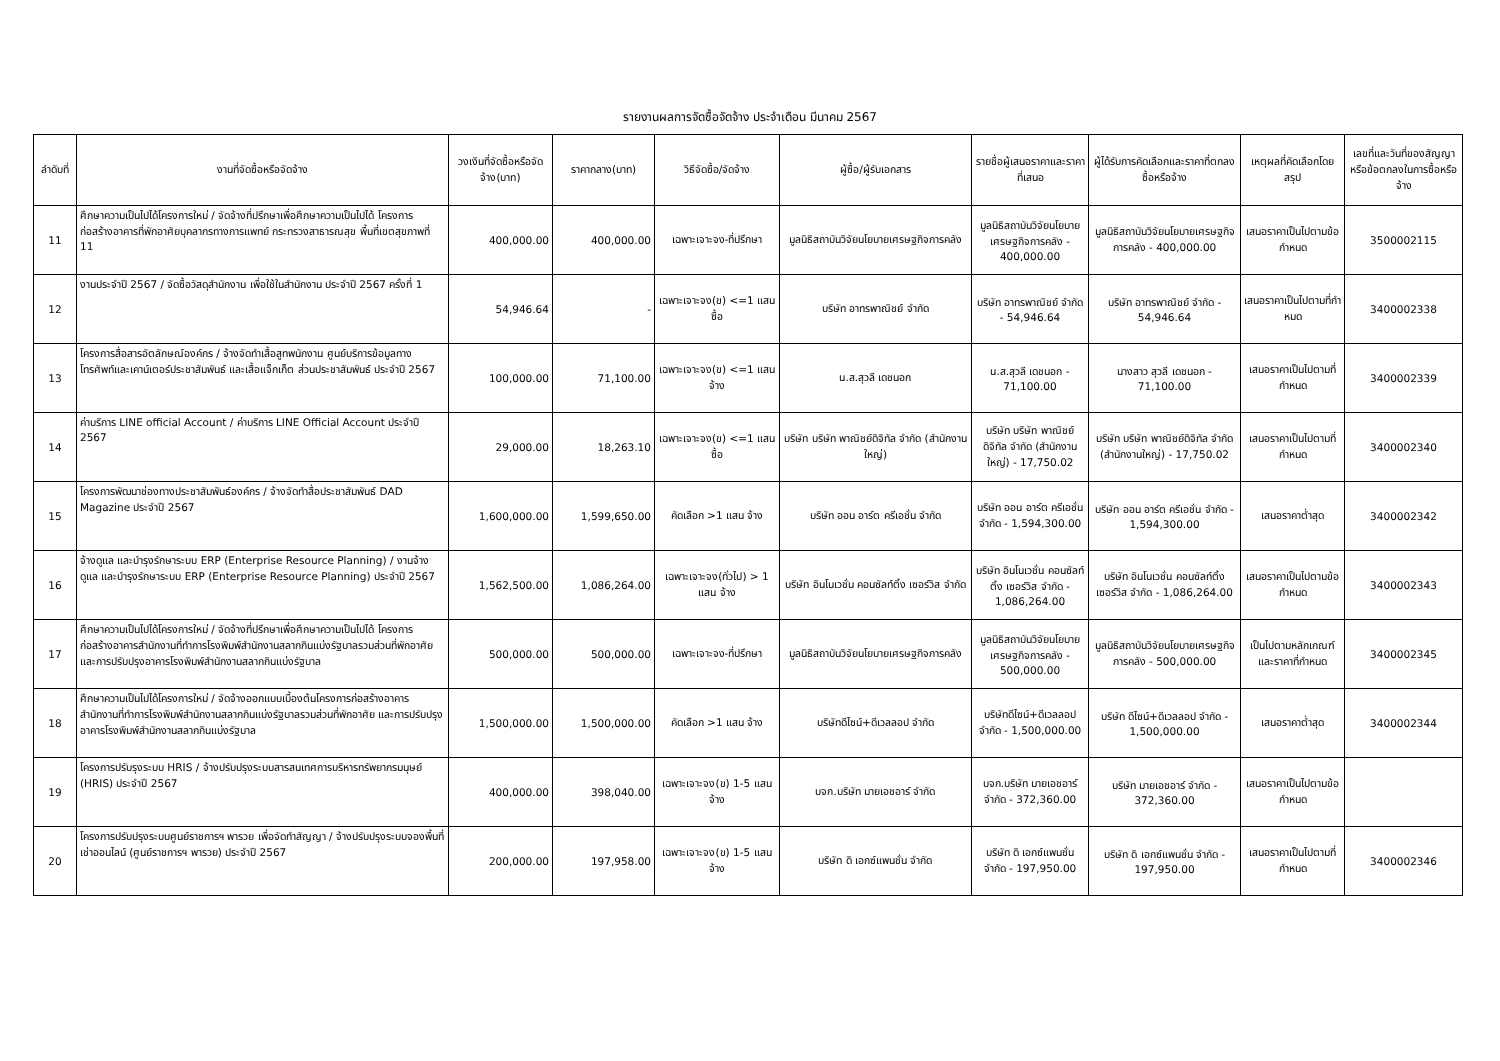รายงานผลการจัดซื้อจัดจ้าง ประจำเดือน มีนาคม 2567
| ลำดับที่ | งานที่จัดซื้อหรือจัดจ้าง | วงเงินที่จัดซื้อหรือจัดจ้าง(บาท) | ราคากลาง(บาท) | วิธีจัดซื้อ/จัดจ้าง | ผู้ซื้อ/ผู้รับเอกสาร | รายชื่อผู้เสนอราคาและราคาที่เสนอ | ผู้ได้รับการคัดเลือกและราคาที่ตกลงซื้อหรือจ้าง | เหตุผลที่คัดเลือกโดยสรุป | เลขที่และวันที่ของสัญญาหรือข้อตกลงในการซื้อหรือจ้าง |
| --- | --- | --- | --- | --- | --- | --- | --- | --- | --- |
| 11 | ศึกษาความเป็นไปได้โครงการใหม่ / จัดจ้างที่ปรึกษาเพื่อศึกษาความเป็นไปได้ โครงการก่อสร้างอาคารที่พักอาศัยบุคลากรทางการแพทย์ กระทรวงสาธารณสุข พื้นที่เขตสุขภาพที่ 11 | 400,000.00 | 400,000.00 | เฉพาะเจาะจง-ที่ปรึกษา | มูลนิธิสถาบันวิจัยนโยบายเศรษฐกิจการคลัง | มูลนิธิสถาบันวิจัยนโยบายเศรษฐกิจการคลัง - 400,000.00 | มูลนิธิสถาบันวิจัยนโยบายเศรษฐกิจการคลัง - 400,000.00 | เสนอราคาเป็นไปตามข้อกำหนด | 3500002115 |
| 12 | งานประจำปี 2567 / จัดซื้อวัสดุสำนักงาน เพื่อใช้ในสำนักงาน ประจำปี 2567 ครั้งที่ 1 | 54,946.64 | - | เฉพาะเจาะจง(ข) <=1 แสน ซื้อ | บริษัท อาทรพาณิชย์ จำกัด | บริษัท อาทรพาณิชย์ จำกัด - 54,946.64 | บริษัท อาทรพาณิชย์ จำกัด - 54,946.64 | เสนอราคาเป็นไปตามที่กำหมด | 3400002338 |
| 13 | โครงการสื่อสารอัตลักษณ์องค์กร / จ้างจัดทำเสื้อสูทพนักงาน ศูนย์บริการข้อมูลทางโทรศัพท์และเคาน์เตอร์ประชาสัมพันธ์ และเสื้อแจ็กเก็ต ส่วนประชาสัมพันธ์ ประจำปี 2567 | 100,000.00 | 71,100.00 | เฉพาะเจาะจง(ข) <=1 แสน จ้าง | น.ส.สุวลี เดชนอก | น.ส.สุวลี เดชนอก - 71,100.00 | นางสาว สุวลี เดชนอก - 71,100.00 | เสนอราคาเป็นไปตามที่กำหนด | 3400002339 |
| 14 | ค่าบริการ LINE official Account / ค่าบริการ LINE Official Account ประจำปี 2567 | 29,000.00 | 18,263.10 | เฉพาะเจาะจง(ข) <=1 แสน ซื้อ | บริษัท บริษัท พาณิชย์ดิจิทัล จำกัด (สำนักงานใหญ่) | บริษัท บริษัท พาณิชย์ดิจิทัล จำกัด (สำนักงานใหญ่) - 17,750.02 | บริษัท บริษัท พาณิชย์ดิจิทัล จำกัด (สำนักงานใหญ่) - 17,750.02 | เสนอราคาเป็นไปตามที่กำหนด | 3400002340 |
| 15 | โครงการพัฒนาช่องทางประชาสัมพันธ์องค์กร / จ้างจัดทำสื่อประชาสัมพันธ์ DAD Magazine ประจำปี 2567 | 1,600,000.00 | 1,599,650.00 | คัดเลือก >1 แสน จ้าง | บริษัท ออน อาร์ต ครีเอชั่น จำกัด | บริษัท ออน อาร์ต ครีเอชั่น จำกัด - 1,594,300.00 | บริษัท ออน อาร์ต ครีเอชั่น จำกัด - 1,594,300.00 | เสนอราคาต่ำสุด | 3400002342 |
| 16 | จ้างดูแล และบำรุงรักษาระบบ ERP (Enterprise Resource Planning) / งานจ้างดูแล และบำรุงรักษาระบบ ERP (Enterprise Resource Planning) ประจำปี 2567 | 1,562,500.00 | 1,086,264.00 | เฉพาะเจาะจง(ทั่วไป) > 1 แสน จ้าง | บริษัท อินโนเวชั่น คอนซัลท์ติ้ง เซอร์วิส จำกัด | บริษัท อินโนเวชั่น คอนซัลท์ติ้ง เซอร์วิส จำกัด - 1,086,264.00 | บริษัท อินโนเวชั่น คอนซัลท์ติ้ง เซอร์วิส จำกัด - 1,086,264.00 | เสนอราคาเป็นไปตามข้อกำหนด | 3400002343 |
| 17 | ศึกษาความเป็นไปได้โครงการใหม่ / จัดจ้างที่ปรึกษาเพื่อศึกษาความเป็นไปได้ โครงการก่อสร้างอาคารสำนักงานที่ทำการโรงพิมพ์สำนักงานสลากกินแบ่งรัฐบาลรวมส่วนที่พักอาศัย และการปรับปรุงอาคารโรงพิมพ์สำนักงานสลากกินแบ่งรัฐบาล | 500,000.00 | 500,000.00 | เฉพาะเจาะจง-ที่ปรึกษา | มูลนิธิสถาบันวิจัยนโยบายเศรษฐกิจการคลัง | มูลนิธิสถาบันวิจัยนโยบายเศรษฐกิจการคลัง - 500,000.00 | มูลนิธิสถาบันวิจัยนโยบายเศรษฐกิจการคลัง - 500,000.00 | เป็นไปตามหลักเกณฑ์และราคาที่กำหนด | 3400002345 |
| 18 | ศึกษาความเป็นไปได้โครงการใหม่ / จัดจ้างออกแบบเบื้องต้นโครงการก่อสร้างอาคารสำนักงานที่ทำการโรงพิมพ์สำนักงานสลากกินแบ่งรัฐบาลรวมส่วนที่พักอาศัย และการปรับปรุงอาคารโรงพิมพ์สำนักงานสลากกินแบ่งรัฐบาล | 1,500,000.00 | 1,500,000.00 | คัดเลือก >1 แสน จ้าง | บริษัทดีไซน์+ดีเวลลอป จำกัด | บริษัทดีไซน์+ดีเวลลอป จำกัด - 1,500,000.00 | บริษัท ดีไซน์+ดีเวลลอป จำกัด - 1,500,000.00 | เสนอราคาต่ำสุด | 3400002344 |
| 19 | โครงการปรับรุงระบบ HRIS / จ้างปรับปรุงระบบสารสนเทศการบริหารทรัพยากรมนุษย์ (HRIS) ประจำปี 2567 | 400,000.00 | 398,040.00 | เฉพาะเจาะจง(ข) 1-5 แสน จ้าง | บจก.บริษัท มายเอชอาร์ จำกัด | บจก.บริษัท มายเอชอาร์ จำกัด - 372,360.00 | บริษัท มายเอชอาร์ จำกัด - 372,360.00 | เสนอราคาเป็นไปตามข้อกำหนด | |
| 20 | โครงการปรับปรุงระบบศูนย์ราชการฯ พารวย เพื่อจัดทำสัญญา / จ้างปรับปรุงระบบจองพื้นที่เช่าออนไลน์ (ศูนย์ราชการฯ พารวย) ประจำปี 2567 | 200,000.00 | 197,958.00 | เฉพาะเจาะจง(ข) 1-5 แสน จ้าง | บริษัท ดิ เอกซ์แพนชั่น จำกัด | บริษัท ดิ เอกซ์แพนชั่น จำกัด - 197,950.00 | บริษัท ดิ เอกซ์แพนชั่น จำกัด - 197,950.00 | เสนอราคาเป็นไปตามที่กำหนด | 3400002346 |